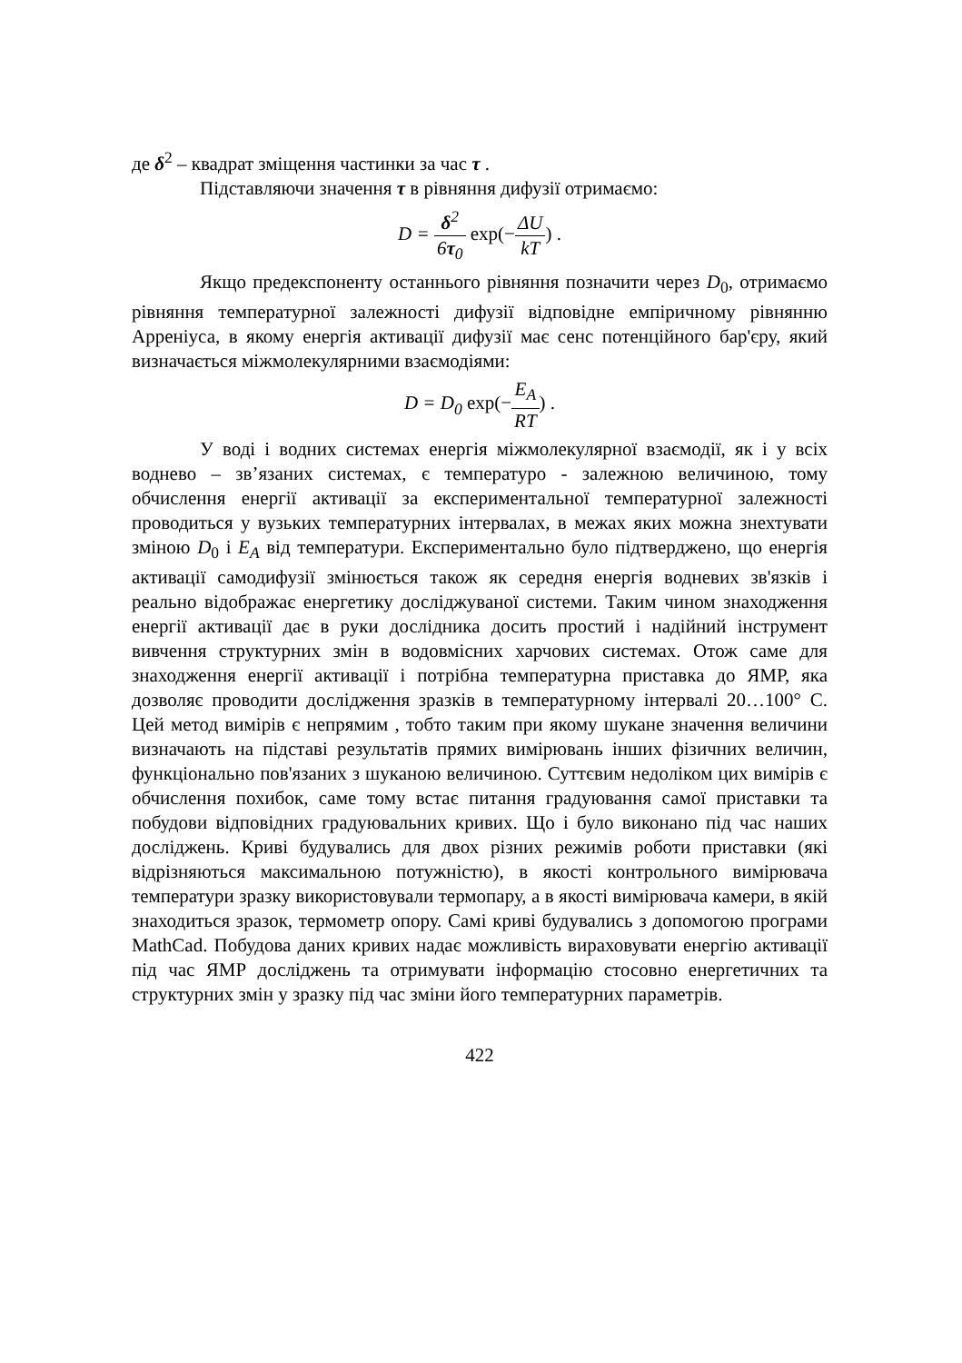де δ<sup>2</sup> – квадрат зміщення частинки за час τ .
Підставляючи значення τ в рівняння дифузії отримаємо:
D = δ<sup>2</sup> 6τ<sub>0</sub> exp(−ΔU kT) .
Якщо предекспоненту останнього рівняння позначити через D<sub>0</sub>, отримаємо рівняння температурної залежності дифузії відповідне емпіричному рівнянню Арреніуса, в якому енергія активації дифузії має сенс потенційного бар'єру, який визначається міжмолекулярними взаємодіями:
D = D<sub>0</sub> exp(−E<sub>A</sub> RT) .
У воді і водних системах енергія міжмолекулярної взаємодії, як і у всіх воднево – зв’язаних системах, є температуро - залежною величиною, тому обчислення енергії активації за експериментальної температурної залежності проводиться у вузьких температурних інтервалах, в межах яких можна знехтувати зміною D<sub>0</sub> і E<sub>A</sub> від температури. Експериментально було підтверджено, що енергія активації самодифузії змінюється також як середня енергія водневих зв'язків і реально відображає енергетику досліджуваної системи. Таким чином знаходження енергії активації дає в руки дослідника досить простий і надійний інструмент вивчення структурних змін в водовмісних харчових системах. Отож саме для знаходження енергії активації і потрібна температурна приставка до ЯМР, яка дозволяє проводити дослідження зразків в температурному інтервалі 20…100° С. Цей метод вимірів є непрямим , тобто таким при якому шукане значення величини визначають на підставі результатів прямих вимірювань інших фізичних величин, функціонально пов'язаних з шуканою величиною. Суттєвим недоліком цих вимірів є обчислення похибок, саме тому встає питання градуювання самої приставки та побудови відповідних градуювальних кривих. Що і було виконано під час наших досліджень. Криві будувались для двох різних режимів роботи приставки (які відрізняються максимальною потужністю), в якості контрольного вимірювача температури зразку використовували термопару, а в якості вимірювача камери, в якій знаходиться зразок, термометр опору. Самі криві будувались з допомогою програми MathCad. Побудова даних кривих надає можливість вираховувати енергію активації під час ЯМР досліджень та отримувати інформацію стосовно енергетичних та структурних змін у зразку під час зміни його температурних параметрів.
422